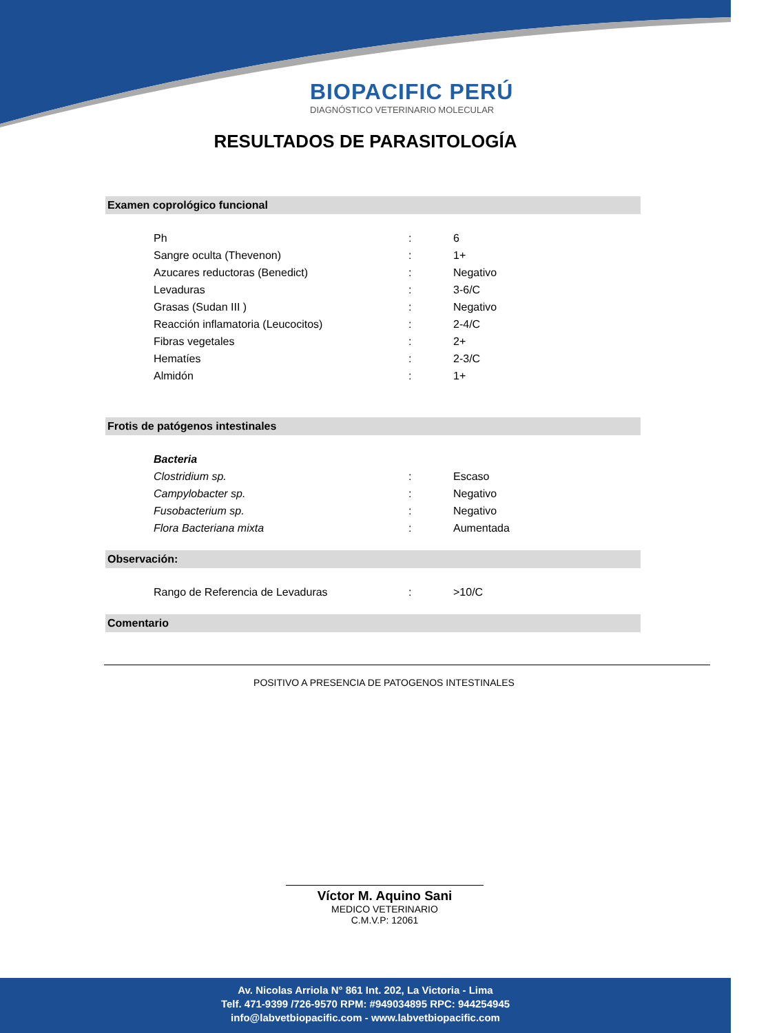BIOPACIFIC PERÚ
DIAGNÓSTICO VETERINARIO MOLECULAR
RESULTADOS DE PARASITOLOGÍA
Examen coprológico funcional
| Ph | : | 6 |
| Sangre oculta (Thevenon) | : | 1+ |
| Azucares reductoras (Benedict) | : | Negativo |
| Levaduras | : | 3-6/C |
| Grasas (Sudan III ) | : | Negativo |
| Reacción inflamatoria (Leucocitos) | : | 2-4/C |
| Fibras vegetales | : | 2+ |
| Hematíes | : | 2-3/C |
| Almidón | : | 1+ |
Frotis de patógenos intestinales
| Bacteria | | |
| Clostridium sp. | : | Escaso |
| Campylobacter sp. | : | Negativo |
| Fusobacterium sp. | : | Negativo |
| Flora Bacteriana mixta | : | Aumentada |
Observación:
| Rango de Referencia de Levaduras | : | >10/C |
Comentario
POSITIVO A PRESENCIA DE PATOGENOS INTESTINALES
Víctor M. Aquino Sani
MEDICO VETERINARIO
C.M.V.P: 12061
Av. Nicolas Arriola N° 861 Int. 202, La Victoria - Lima
Telf. 471-9399 /726-9570 RPM: #949034895 RPC: 944254945
info@labvetbiopacific.com - www.labvetbiopacific.com